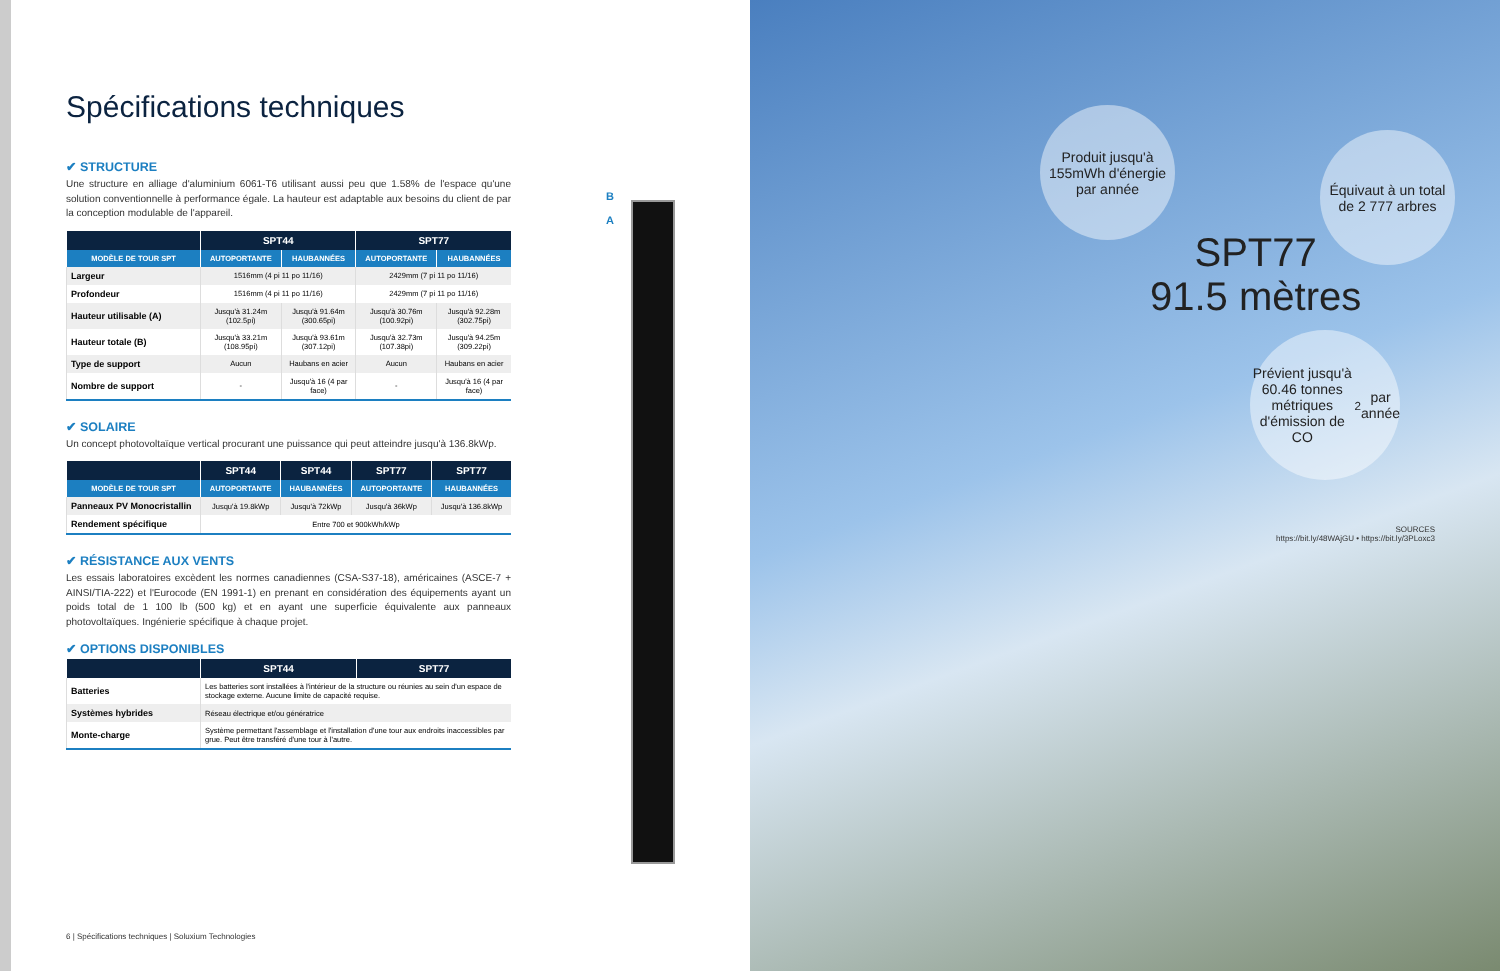Spécifications techniques
✔ STRUCTURE
Une structure en alliage d'aluminium 6061-T6 utilisant aussi peu que 1.58% de l'espace qu'une solution conventionnelle à performance égale. La hauteur est adaptable aux besoins du client de par la conception modulable de l'appareil.
| | SPT44 | | SPT77 | |
| --- | --- | --- | --- | --- |
| MODÈLE DE TOUR SPT | AUTOPORTANTE | HAUBANNÉES | AUTOPORTANTE | HAUBANNÉES |
| Largeur | 1516mm (4 pi 11 po 11/16) | | 2429mm (7 pi 11 po 11/16) | |
| Profondeur | 1516mm (4 pi 11 po 11/16) | | 2429mm (7 pi 11 po 11/16) | |
| Hauteur utilisable (A) | Jusqu'à 31.24m (102.5pi) | Jusqu'à 91.64m (300.65pi) | Jusqu'à 30.76m (100.92pi) | Jusqu'à 92.28m (302.75pi) |
| Hauteur totale (B) | Jusqu'à 33.21m (108.95pi) | Jusqu'à 93.61m (307.12pi) | Jusqu'à 32.73m (107.38pi) | Jusqu'à 94.25m (309.22pi) |
| Type de support | Aucun | Haubans en acier | Aucun | Haubans en acier |
| Nombre de support | - | Jusqu'à 16 (4 par face) | - | Jusqu'à 16 (4 par face) |
✔ SOLAIRE
Un concept photovoltaïque vertical procurant une puissance qui peut atteindre jusqu'à 136.8kWp.
| | SPT44 | SPT44 | SPT77 | SPT77 |
| --- | --- | --- | --- | --- |
| MODÈLE DE TOUR SPT | AUTOPORTANTE | HAUBANNÉES | AUTOPORTANTE | HAUBANNÉES |
| Panneaux PV Monocristallin | Jusqu'à 19.8kWp | Jusqu'à 72kWp | Jusqu'à 36kWp | Jusqu'à 136.8kWp |
| Rendement spécifique | Entre 700 et 900kWh/kWp | | | |
✔ RÉSISTANCE AUX VENTS
Les essais laboratoires excèdent les normes canadiennes (CSA-S37-18), américaines (ASCE-7 + AINSI/TIA-222) et l'Eurocode (EN 1991-1) en prenant en considération des équipements ayant un poids total de 1 100 lb (500 kg) et en ayant une superficie équivalente aux panneaux photovoltaïques. Ingénierie spécifique à chaque projet.
✔ OPTIONS DISPONIBLES
| | SPT44 | SPT77 |
| --- | --- | --- |
| Batteries | Les batteries sont installées à l'intérieur de la structure ou réunies au sein d'un espace de stockage externe. Aucune limite de capacité requise. | |
| Systèmes hybrides | Réseau électrique et/ou génératrice | |
| Monte-charge | Système permettant l'assemblage et l'installation d'une tour aux endroits inaccessibles par grue. Peut être transféré d'une tour à l'autre. | |
B
A
6 | Spécifications techniques | Soluxium Technologies
Produit jusqu'à 155mWh d'énergie par année
Équivaut à un total de 2 777 arbres
SPT77
91.5 mètres
Prévient jusqu'à 60.46 tonnes métriques d'émission de CO<sup>2</sup> par année
SOURCES
https://bit.ly/48WAjGU • https://bit.ly/3PLoxc3